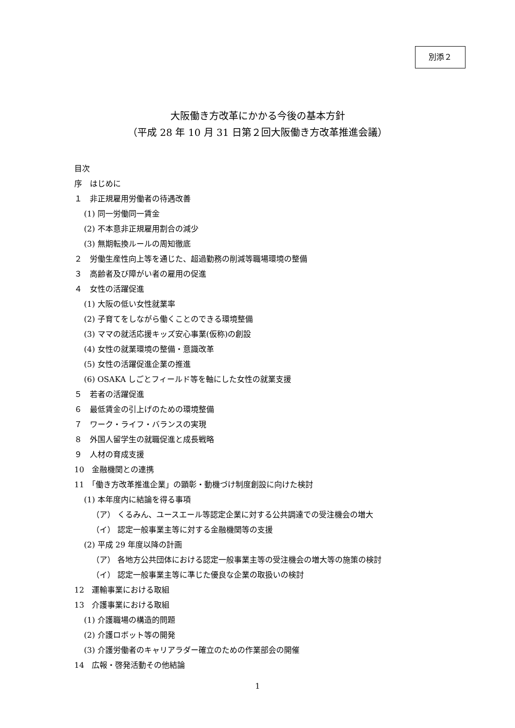別添２
大阪働き方改革にかかる今後の基本方針
（平成 28 年 10 月 31 日第２回大阪働き方改革推進会議）
目次
序　はじめに
１　非正規雇用労働者の待遇改善
(1) 同一労働同一賃金
(2) 不本意非正規雇用割合の減少
(3) 無期転換ルールの周知徹底
２　労働生産性向上等を通じた、超過勤務の削減等職場環境の整備
３　高齢者及び障がい者の雇用の促進
４　女性の活躍促進
(1) 大阪の低い女性就業率
(2) 子育てをしながら働くことのできる環境整備
(3) ママの就活応援キッズ安心事業(仮称)の創設
(4) 女性の就業環境の整備・意識改革
(5) 女性の活躍促進企業の推進
(6) OSAKA しごとフィールド等を軸にした女性の就業支援
５　若者の活躍促進
６　最低賃金の引上げのための環境整備
７　ワーク・ライフ・バランスの実現
８　外国人留学生の就職促進と成長戦略
９　人材の育成支援
10　金融機関との連携
11　「働き方改革推進企業」の顕彰・動機づけ制度創設に向けた検討
(1) 本年度内に結論を得る事項
（ア） くるみん、ユースエール等認定企業に対する公共調達での受注機会の増大
（イ） 認定一般事業主等に対する金融機関等の支援
(2) 平成 29 年度以降の計画
（ア） 各地方公共団体における認定一般事業主等の受注機会の増大等の施策の検討
（イ） 認定一般事業主等に準じた優良な企業の取扱いの検討
12　運輸事業における取組
13　介護事業における取組
(1) 介護職場の構造的問題
(2) 介護ロボット等の開発
(3) 介護労働者のキャリアラダー確立のための作業部会の開催
14　広報・啓発活動その他結論
1